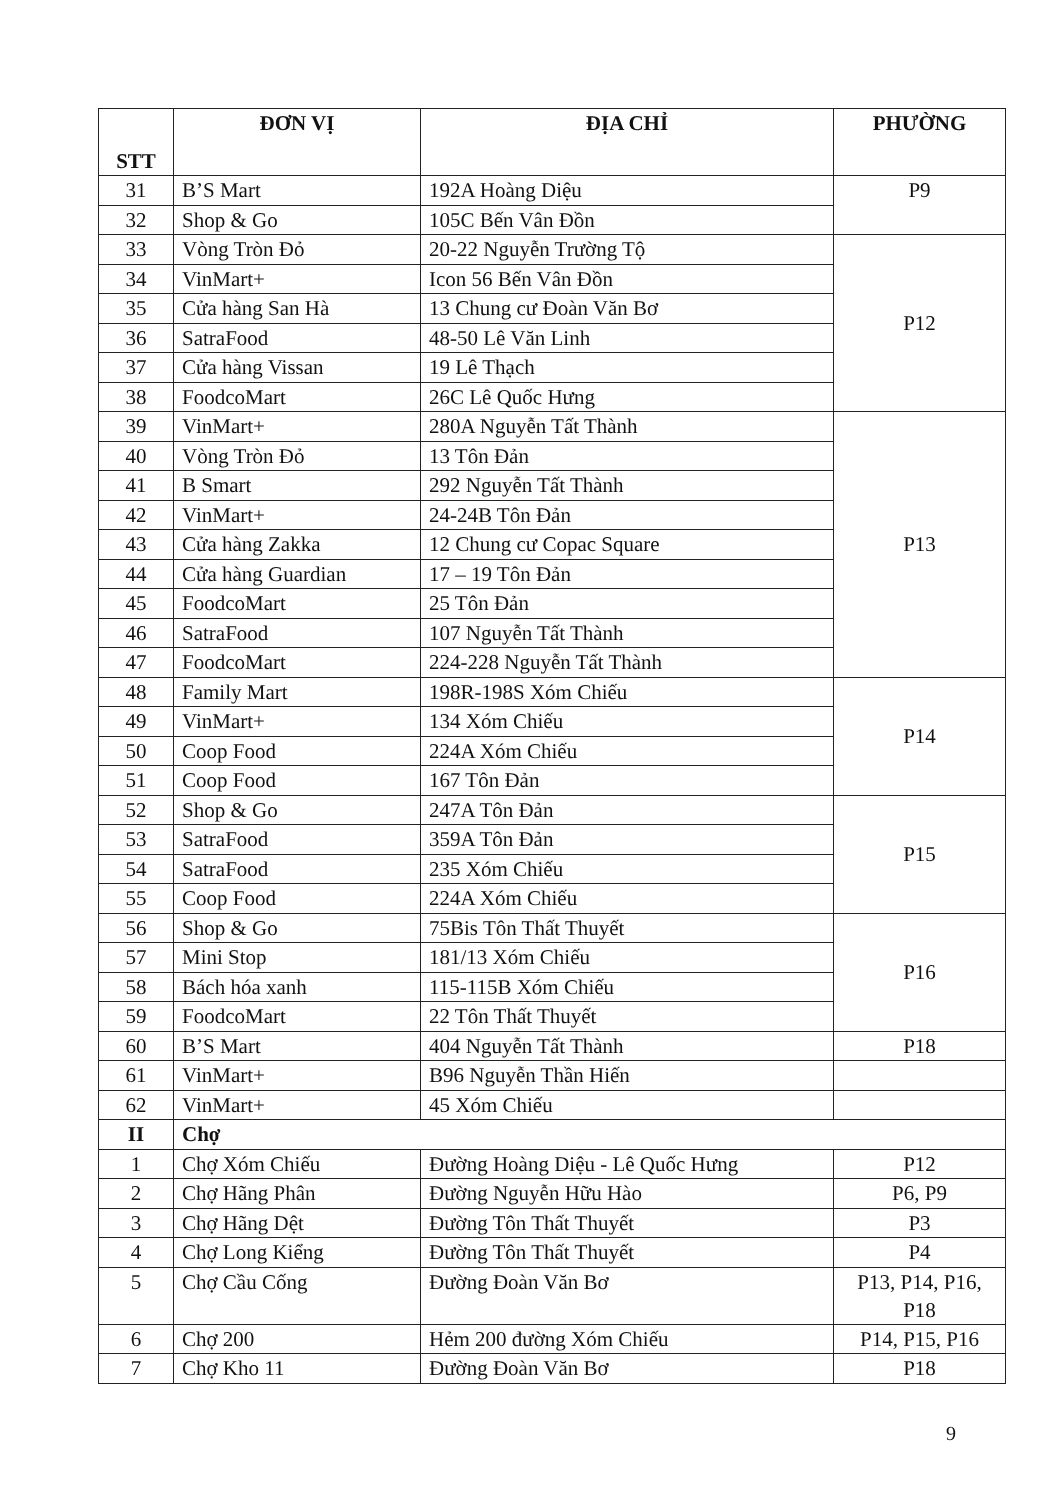| STT | ĐƠN VỊ | ĐỊA CHỈ | PHƯỜNG |
| --- | --- | --- | --- |
| 31 | B’S Mart | 192A Hoàng Diệu | P9 |
| 32 | Shop & Go | 105C Bến Vân Đồn | |
| 33 | Vòng Tròn Đỏ | 20-22 Nguyễn Trường Tộ | P12 |
| 34 | VinMart+ | Icon 56 Bến Vân Đồn | |
| 35 | Cửa hàng San Hà | 13 Chung cư Đoàn Văn Bơ | |
| 36 | SatraFood | 48-50 Lê Văn Linh | |
| 37 | Cửa hàng Vissan | 19 Lê Thạch | |
| 38 | FoodcoMart | 26C Lê Quốc Hưng | |
| 39 | VinMart+ | 280A Nguyễn Tất Thành | P13 |
| 40 | Vòng Tròn Đỏ | 13 Tôn Đản | |
| 41 | B Smart | 292 Nguyễn Tất Thành | |
| 42 | VinMart+ | 24-24B Tôn Đản | |
| 43 | Cửa hàng Zakka | 12 Chung cư Copac Square | |
| 44 | Cửa hàng Guardian | 17 – 19 Tôn Đản | |
| 45 | FoodcoMart | 25 Tôn Đản | |
| 46 | SatraFood | 107 Nguyễn Tất Thành | |
| 47 | FoodcoMart | 224-228 Nguyễn Tất Thành | |
| 48 | Family Mart | 198R-198S Xóm Chiếu | P14 |
| 49 | VinMart+ | 134 Xóm Chiếu | |
| 50 | Coop Food | 224A Xóm Chiếu | |
| 51 | Coop Food | 167 Tôn Đản | |
| 52 | Shop & Go | 247A Tôn Đản | P15 |
| 53 | SatraFood | 359A Tôn Đản | |
| 54 | SatraFood | 235 Xóm Chiếu | |
| 55 | Coop Food | 224A Xóm Chiếu | |
| 56 | Shop & Go | 75Bis Tôn Thất Thuyết | P16 |
| 57 | Mini Stop | 181/13 Xóm Chiếu | |
| 58 | Bách hóa xanh | 115-115B Xóm Chiếu | |
| 59 | FoodcoMart | 22 Tôn Thất Thuyết | |
| 60 | B’S Mart | 404 Nguyễn Tất Thành | P18 |
| 61 | VinMart+ | B96 Nguyễn Thần Hiến | |
| 62 | VinMart+ | 45 Xóm Chiếu | |
| II | Chợ | | |
| 1 | Chợ Xóm Chiếu | Đường Hoàng Diệu - Lê Quốc Hưng | P12 |
| 2 | Chợ Hãng Phân | Đường Nguyễn Hữu Hào | P6, P9 |
| 3 | Chợ Hãng Dệt | Đường Tôn Thất Thuyết | P3 |
| 4 | Chợ Long Kiểng | Đường Tôn Thất Thuyết | P4 |
| 5 | Chợ Cầu Cống | Đường Đoàn Văn Bơ | P13, P14, P16, P18 |
| 6 | Chợ 200 | Hẻm 200 đường Xóm Chiếu | P14, P15, P16 |
| 7 | Chợ Kho 11 | Đường Đoàn Văn Bơ | P18 |
9